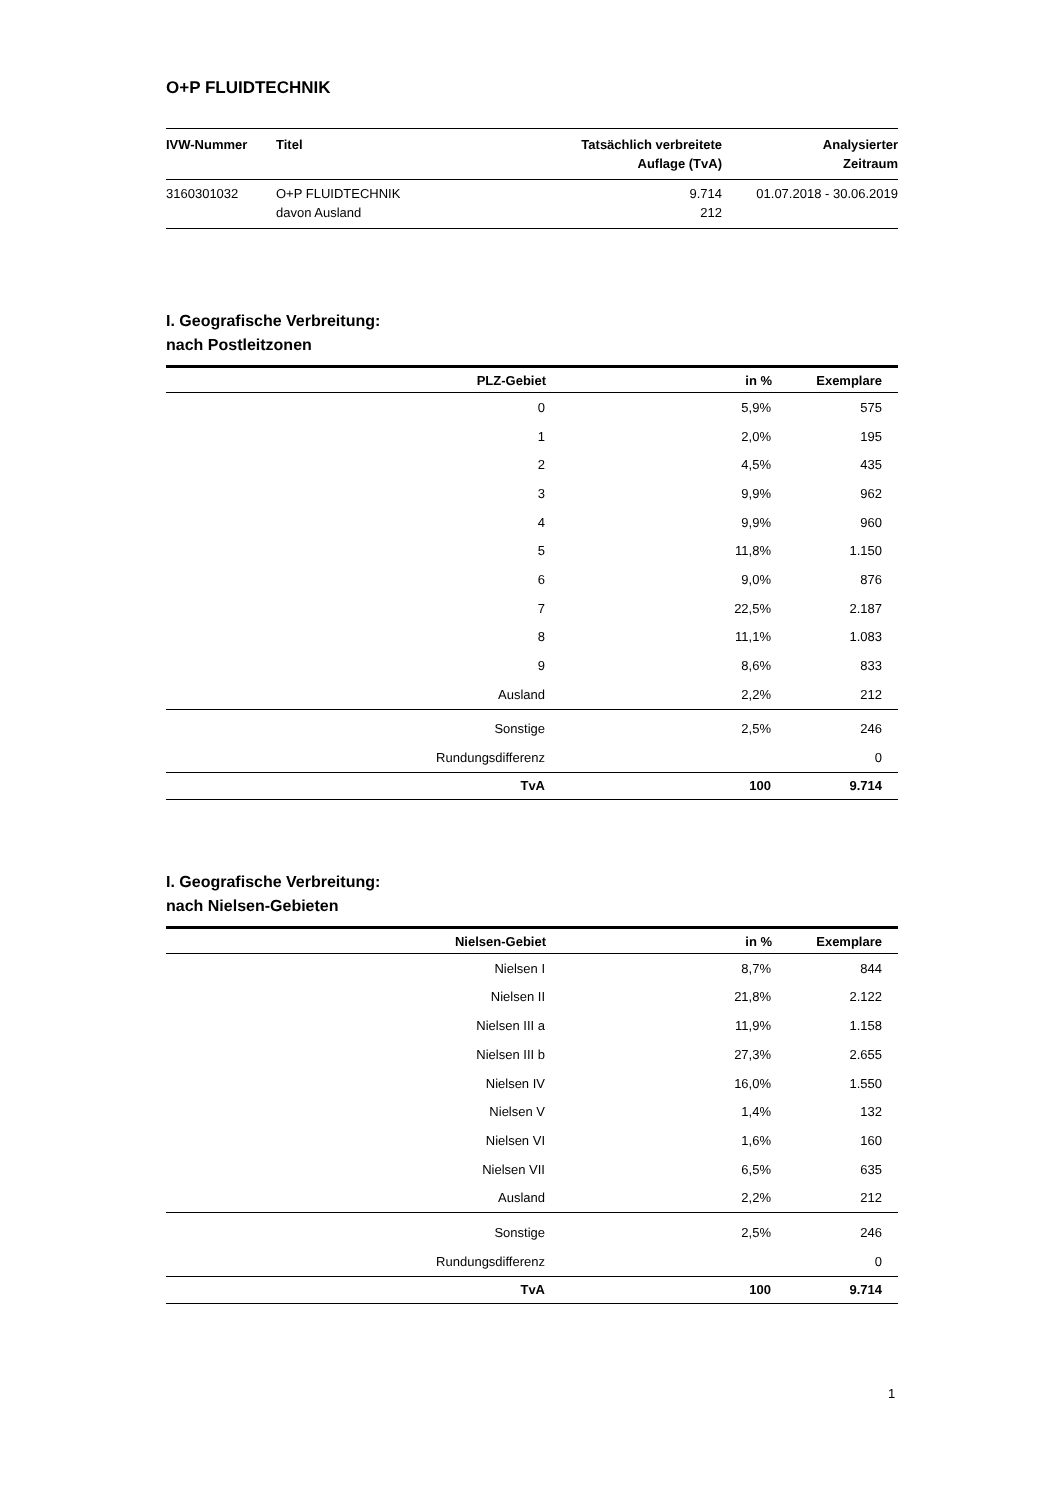O+P FLUIDTECHNIK
| IVW-Nummer | Titel | Tatsächlich verbreitete Auflage (TvA) | Analysierter Zeitraum |
| --- | --- | --- | --- |
| 3160301032 | O+P FLUIDTECHNIK davon Ausland | 9.714 212 | 01.07.2018 - 30.06.2019 |
I. Geografische Verbreitung:
nach Postleitzonen
| PLZ-Gebiet | in % | Exemplare |
| --- | --- | --- |
| 0 | 5,9% | 575 |
| 1 | 2,0% | 195 |
| 2 | 4,5% | 435 |
| 3 | 9,9% | 962 |
| 4 | 9,9% | 960 |
| 5 | 11,8% | 1.150 |
| 6 | 9,0% | 876 |
| 7 | 22,5% | 2.187 |
| 8 | 11,1% | 1.083 |
| 9 | 8,6% | 833 |
| Ausland | 2,2% | 212 |
| Sonstige | 2,5% | 246 |
| Rundungsdifferenz | | 0 |
| TvA | 100 | 9.714 |
I. Geografische Verbreitung:
nach Nielsen-Gebieten
| Nielsen-Gebiet | in % | Exemplare |
| --- | --- | --- |
| Nielsen I | 8,7% | 844 |
| Nielsen II | 21,8% | 2.122 |
| Nielsen III a | 11,9% | 1.158 |
| Nielsen III b | 27,3% | 2.655 |
| Nielsen IV | 16,0% | 1.550 |
| Nielsen V | 1,4% | 132 |
| Nielsen VI | 1,6% | 160 |
| Nielsen VII | 6,5% | 635 |
| Ausland | 2,2% | 212 |
| Sonstige | 2,5% | 246 |
| Rundungsdifferenz | | 0 |
| TvA | 100 | 9.714 |
1